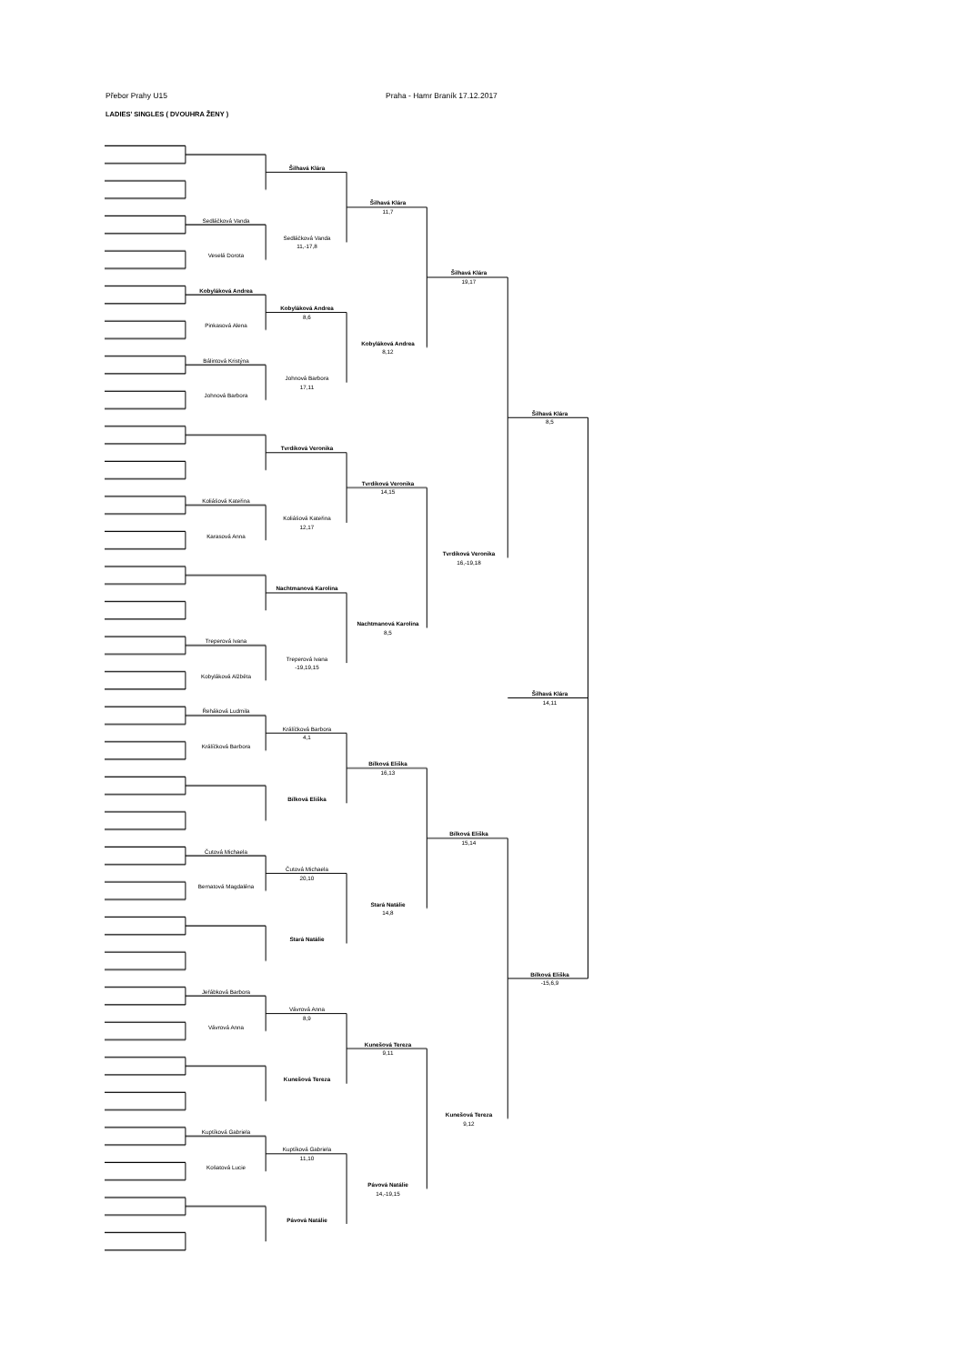Přebor Prahy U15 Praha - Hamr Braník 17.12.2017
LADIES' SINGLES ( DVOUHRA ŽENY )
Šilhavá Klára
Šilhavá Klára
11,7
Sedláčková Vanda
Sedláčková Vanda
11,-17,8
Veselá Dorota
Šilhavá Klára
19,17
Kobyláková Andrea
Kobyláková Andrea
8,6
Pinkasová Alena
Kobyláková Andrea
8,12
Bálintová Kristýna
Johnová Barbora
17,11
Johnová Barbora
Šilhavá Klára
8,5
Tvrdíková Veronika
Tvrdíková Veronika
14,15
Koliášová Kateřina
Koliášová Kateřina
12,17
Karasová Anna
Tvrdíková Veronika
16,-19,18
Nachtmanová Karolína
Nachtmanová Karolína
8,5
Treperová Ivana
Treperová Ivana
-19,19,15
Kobyláková Alžběta
Šilhavá Klára
14,11
Řeháková Ludmila
Králíčková Barbora
4,1
Králíčková Barbora
Bílková Eliška
16,13
Bílková Eliška
Bílková Eliška
15,14
Čutová Michaela
Čutová Michaela
20,10
Bernatová Magdaléna
Stará Natálie
14,8
Stará Natálie
Bílková Eliška
-15,6,9
Jeřábková Barbora
Vávrová Anna
8,9
Vávrová Anna
Kunešová Tereza
9,11
Kunešová Tereza
Kunešová Tereza
9,12
Kuptíková Gabriela
Kuptíková Gabriela
11,10
Košatová Lucie
Pávová Natálie
14,-19,15
Pávová Natálie